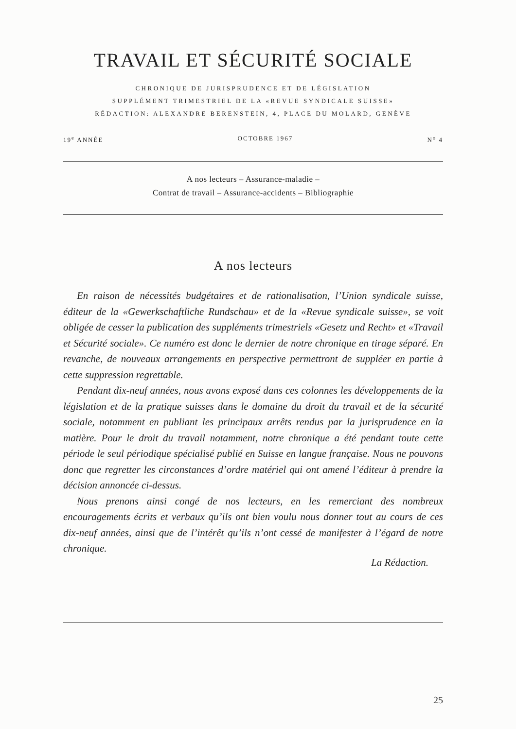TRAVAIL ET SÉCURITÉ SOCIALE
CHRONIQUE DE JURISPRUDENCE ET DE LÉGISLATION
SUPPLÉMENT TRIMESTRIEL DE LA «REVUE SYNDICALE SUISSE»
RÉDACTION: ALEXANDRE BERENSTEIN, 4, PLACE DU MOLARD, GENÈVE
19<sup>e</sup> ANNÉE OCTOBRE 1967 N<sup>o</sup> 4
A nos lecteurs – Assurance-maladie –
Contrat de travail – Assurance-accidents – Bibliographie
A nos lecteurs
En raison de nécessités budgétaires et de rationalisation, l’Union syndicale suisse, éditeur de la «Gewerkschaftliche Rundschau» et de la «Revue syndicale suisse», se voit obligée de cesser la publication des suppléments trimestriels «Gesetz und Recht» et «Travail et Sécurité sociale». Ce numéro est donc le dernier de notre chronique en tirage séparé. En revanche, de nouveaux arrangements en perspective permettront de suppléer en partie à cette suppression regrettable.
Pendant dix-neuf années, nous avons exposé dans ces colonnes les développements de la législation et de la pratique suisses dans le domaine du droit du travail et de la sécurité sociale, notamment en publiant les principaux arrêts rendus par la jurisprudence en la matière. Pour le droit du travail notamment, notre chronique a été pendant toute cette période le seul périodique spécialisé publié en Suisse en langue française. Nous ne pouvons donc que regretter les circonstances d’ordre matériel qui ont amené l’éditeur à prendre la décision annoncée ci-dessus.
Nous prenons ainsi congé de nos lecteurs, en les remerciant des nombreux encouragements écrits et verbaux qu’ils ont bien voulu nous donner tout au cours de ces dix-neuf années, ainsi que de l’intérêt qu’ils n’ont cessé de manifester à l’égard de notre chronique.
La Rédaction.
25